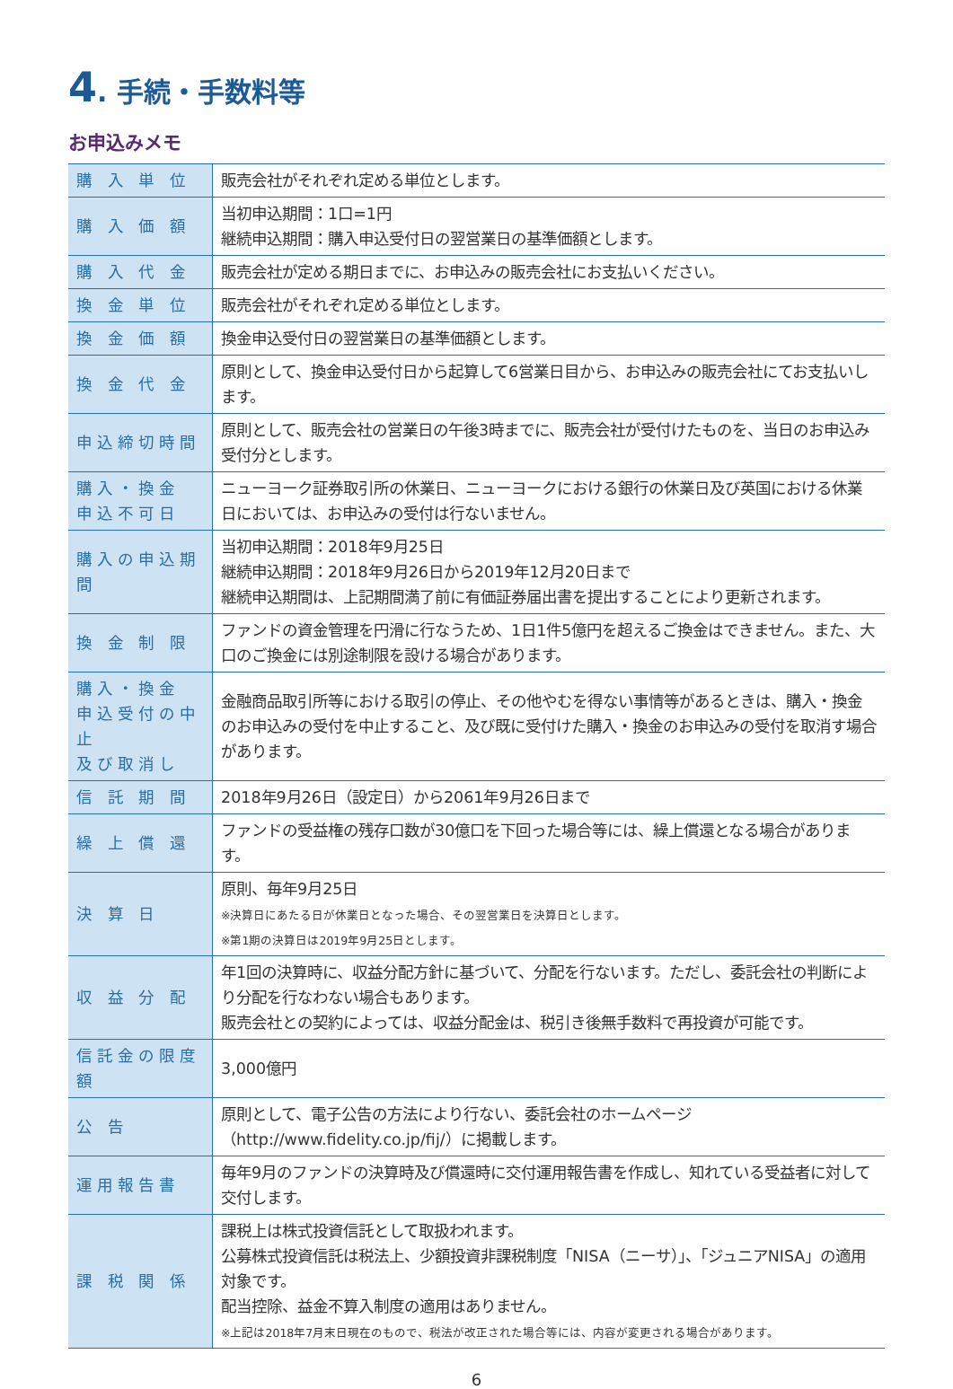4. 手続・手数料等
お申込みメモ
| 購 入 単 位 | 販売会社がそれぞれ定める単位とします。 |
| 購 入 価 額 | 当初申込期間：1口=1円 継続申込期間：購入申込受付日の翌営業日の基準価額とします。 |
| 購 入 代 金 | 販売会社が定める期日までに、お申込みの販売会社にお支払いください。 |
| 換 金 単 位 | 販売会社がそれぞれ定める単位とします。 |
| 換 金 価 額 | 換金申込受付日の翌営業日の基準価額とします。 |
| 換 金 代 金 | 原則として、換金申込受付日から起算して6営業日目から、お申込みの販売会社にてお支払いします。 |
| 申込締切時間 | 原則として、販売会社の営業日の午後3時までに、販売会社が受付けたものを、当日のお申込み受付分とします。 |
| 購入・換金 申込不可日 | ニューヨーク証券取引所の休業日、ニューヨークにおける銀行の休業日及び英国における休業日においては、お申込みの受付は行ないません。 |
| 購入の申込期間 | 当初申込期間：2018年9月25日 継続申込期間：2018年9月26日から2019年12月20日まで 継続申込期間は、上記期間満了前に有価証券届出書を提出することにより更新されます。 |
| 換 金 制 限 | ファンドの資金管理を円滑に行なうため、1日1件5億円を超えるご換金はできません。また、大口のご換金には別途制限を設ける場合があります。 |
| 購入・換金 申込受付の中止 及び取消し | 金融商品取引所等における取引の停止、その他やむを得ない事情等があるときは、購入・換金のお申込みの受付を中止すること、及び既に受付けた購入・換金のお申込みの受付を取消す場合があります。 |
| 信 託 期 間 | 2018年9月26日（設定日）から2061年9月26日まで |
| 繰 上 償 還 | ファンドの受益権の残存口数が30億口を下回った場合等には、繰上償還となる場合があります。 |
| 決 算 日 | 原則、毎年9月25日 ※決算日にあたる日が休業日となった場合、その翌営業日を決算日とします。 ※第1期の決算日は2019年9月25日とします。 |
| 収 益 分 配 | 年1回の決算時に、収益分配方針に基づいて、分配を行ないます。ただし、委託会社の判断により分配を行なわない場合もあります。 販売会社との契約によっては、収益分配金は、税引き後無手数料で再投資が可能です。 |
| 信託金の限度額 | 3,000億円 |
| 公 告 | 原則として、電子公告の方法により行ない、委託会社のホームページ（http://www.fidelity.co.jp/fij/）に掲載します。 |
| 運用報告書 | 毎年9月のファンドの決算時及び償還時に交付運用報告書を作成し、知れている受益者に対して交付します。 |
| 課 税 関 係 | 課税上は株式投資信託として取扱われます。 公募株式投資信託は税法上、少額投資非課税制度「NISA（ニーサ）」、「ジュニアNISA」の適用対象です。 配当控除、益金不算入制度の適用はありません。 ※上記は2018年7月末日現在のもので、税法が改正された場合等には、内容が変更される場合があります。 |
6